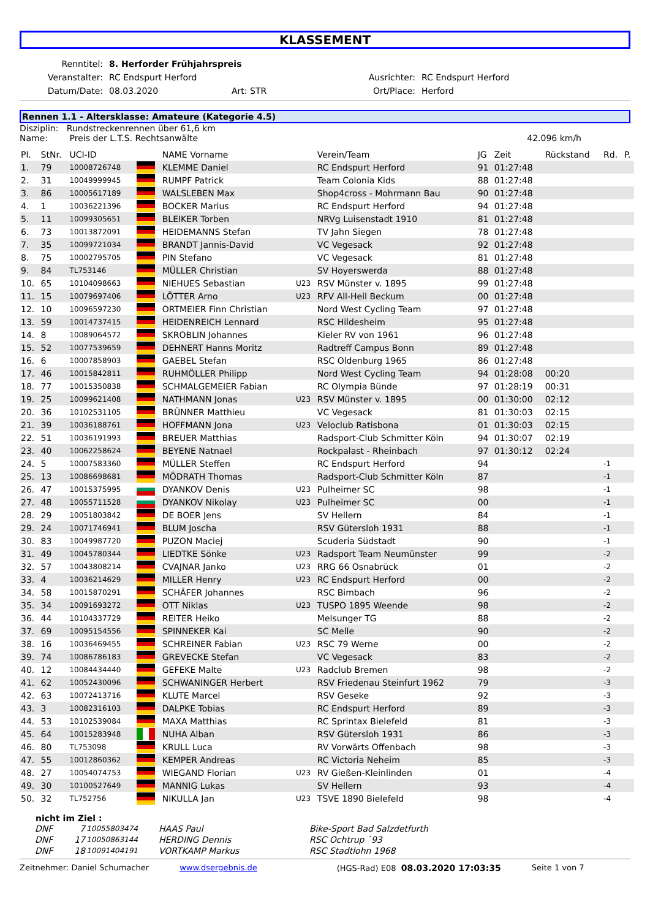KLASSEMENT
| Renntitel: | 8. Herforder Frühjahrspreis | | | |
| Veranstalter: | RC Endspurt Herford | | Ausrichter: | RC Endspurt Herford |
| Datum/Date: | 08.03.2020 | Art: STR | Ort/Place: | Herford |
Rennen 1.1 - Altersklasse: Amateure (Kategorie 4.5)
Disziplin: Rundstreckenrennen über 61,6 km
Name: Preis der L.T.S. Rechtsanwälte 42.096 km/h
| Pl. | StNr. | UCI-ID | | NAME Vorname | | Verein/Team | JG | Zeit | Rückstand | Rd. | P. |
| --- | --- | --- | --- | --- | --- | --- | --- | --- | --- | --- | --- |
| 1. | 79 | 10008726748 | | KLEMME Daniel | | RC Endspurt Herford | 91 | 01:27:48 | | | |
| 2. | 31 | 10049999945 | | RUMPF Patrick | | Team Colonia Kids | 88 | 01:27:48 | | | |
| 3. | 86 | 10005617189 | | WALSLEBEN Max | | Shop4cross - Mohrmann Bau | 90 | 01:27:48 | | | |
| 4. | 1 | 10036221396 | | BOCKER Marius | | RC Endspurt Herford | 94 | 01:27:48 | | | |
| 5. | 11 | 10099305651 | | BLEIKER Torben | | NRVg Luisenstadt 1910 | 81 | 01:27:48 | | | |
| 6. | 73 | 10013872091 | | HEIDEMANNS Stefan | | TV Jahn Siegen | 78 | 01:27:48 | | | |
| 7. | 35 | 10099721034 | | BRANDT Jannis-David | | VC Vegesack | 92 | 01:27:48 | | | |
| 8. | 75 | 10002795705 | | PIN Stefano | | VC Vegesack | 81 | 01:27:48 | | | |
| 9. | 84 | TL753146 | | MÜLLER Christian | | SV Hoyerswerda | 88 | 01:27:48 | | | |
| 10. | 65 | 10104098663 | | NIEHUES Sebastian | U23 | RSV Münster v. 1895 | 99 | 01:27:48 | | | |
| 11. | 15 | 10079697406 | | LÖTTER Arno | U23 | RFV All-Heil Beckum | 00 | 01:27:48 | | | |
| 12. | 10 | 10096597230 | | ORTMEIER Finn Christian | | Nord West Cycling Team | 97 | 01:27:48 | | | |
| 13. | 59 | 10014737415 | | HEIDENREICH Lennard | | RSC Hildesheim | 95 | 01:27:48 | | | |
| 14. | 8 | 10089064572 | | SKROBLIN Johannes | | Kieler RV von 1961 | 96 | 01:27:48 | | | |
| 15. | 52 | 10077539659 | | DEHNERT Hanns Moritz | | Radtreff Campus Bonn | 89 | 01:27:48 | | | |
| 16. | 6 | 10007858903 | | GAEBEL Stefan | | RSC Oldenburg 1965 | 86 | 01:27:48 | | | |
| 17. | 46 | 10015842811 | | RUHMÖLLER Philipp | | Nord West Cycling Team | 94 | 01:28:08 | 00:20 | | |
| 18. | 77 | 10015350838 | | SCHMALGEMEIER Fabian | | RC Olympia Bünde | 97 | 01:28:19 | 00:31 | | |
| 19. | 25 | 10099621408 | | NATHMANN Jonas | U23 | RSV Münster v. 1895 | 00 | 01:30:00 | 02:12 | | |
| 20. | 36 | 10102531105 | | BRÜNNER Matthieu | | VC Vegesack | 81 | 01:30:03 | 02:15 | | |
| 21. | 39 | 10036188761 | | HOFFMANN Jona | U23 | Veloclub Ratisbona | 01 | 01:30:03 | 02:15 | | |
| 22. | 51 | 10036191993 | | BREUER Matthias | | Radsport-Club Schmitter Köln | 94 | 01:30:07 | 02:19 | | |
| 23. | 40 | 10062258624 | | BEYENE Natnael | | Rockpalast - Rheinbach | 97 | 01:30:12 | 02:24 | | |
| 24. | 5 | 10007583360 | | MÜLLER Steffen | | RC Endspurt Herford | 94 | | | -1 | |
| 25. | 13 | 10086698681 | | MÖDRATH Thomas | | Radsport-Club Schmitter Köln | 87 | | | -1 | |
| 26. | 47 | 10015375995 | | DYANKOV Denis | U23 | Pulheimer SC | 98 | | | -1 | |
| 27. | 48 | 10055711528 | | DYANKOV Nikolay | U23 | Pulheimer SC | 00 | | | -1 | |
| 28. | 29 | 10051803842 | | DE BOER Jens | | SV Hellern | 84 | | | -1 | |
| 29. | 24 | 10071746941 | | BLUM Joscha | | RSV Gütersloh 1931 | 88 | | | -1 | |
| 30. | 83 | 10049987720 | | PUZON Maciej | | Scuderia Südstadt | 90 | | | -1 | |
| 31. | 49 | 10045780344 | | LIEDTKE Sönke | U23 | Radsport Team Neumünster | 99 | | | -2 | |
| 32. | 57 | 10043808214 | | CVAJNAR Janko | U23 | RRG 66 Osnabrück | 01 | | | -2 | |
| 33. | 4 | 10036214629 | | MILLER Henry | U23 | RC Endspurt Herford | 00 | | | -2 | |
| 34. | 58 | 10015870291 | | SCHÄFER Johannes | | RSC Bimbach | 96 | | | -2 | |
| 35. | 34 | 10091693272 | | OTT Niklas | U23 | TUSPO 1895 Weende | 98 | | | -2 | |
| 36. | 44 | 10104337729 | | REITER Heiko | | Melsunger TG | 88 | | | -2 | |
| 37. | 69 | 10095154556 | | SPINNEKER Kai | | SC Melle | 90 | | | -2 | |
| 38. | 16 | 10036469455 | | SCHREINER Fabian | U23 | RSC 79 Werne | 00 | | | -2 | |
| 39. | 74 | 10086786183 | | GREVECKE Stefan | | VC Vegesack | 83 | | | -2 | |
| 40. | 12 | 10084434440 | | GEFEKE Malte | U23 | Radclub Bremen | 98 | | | -2 | |
| 41. | 62 | 10052430096 | | SCHWANINGER Herbert | | RSV Friedenau Steinfurt 1962 | 79 | | | -3 | |
| 42. | 63 | 10072413716 | | KLUTE Marcel | | RSV Geseke | 92 | | | -3 | |
| 43. | 3 | 10082316103 | | DALPKE Tobias | | RC Endspurt Herford | 89 | | | -3 | |
| 44. | 53 | 10102539084 | | MAXA Matthias | | RC Sprintax Bielefeld | 81 | | | -3 | |
| 45. | 64 | 10015283948 | | NUHA Alban | | RSV Gütersloh 1931 | 86 | | | -3 | |
| 46. | 80 | TL753098 | | KRULL Luca | | RV Vorwärts Offenbach | 98 | | | -3 | |
| 47. | 55 | 10012860362 | | KEMPER Andreas | | RC Victoria Neheim | 85 | | | -3 | |
| 48. | 27 | 10054074753 | | WIEGAND Florian | U23 | RV Gießen-Kleinlinden | 01 | | | -4 | |
| 49. | 30 | 10100527649 | | MANNIG Lukas | | SV Hellern | 93 | | | -4 | |
| 50. | 32 | TL752756 | | NIKULLA Jan | U23 | TSVE 1890 Bielefeld | 98 | | | -4 | |
nicht im Ziel :
| DNF | 7 | 10055803474 | HAAS Paul | Bike-Sport Bad Salzdetfurth |
| DNF | 17 | 10050863144 | HERDING Dennis | RSC Ochtrup `93 |
| DNF | 18 | 10091404191 | VORTKAMP Markus | RSC Stadtlohn 1968 |
Zeitnehmer: Daniel Schumacher www.dsergebnis.de (HGS-Rad) E08 08.03.2020 17:03:35 Seite 1 von 7